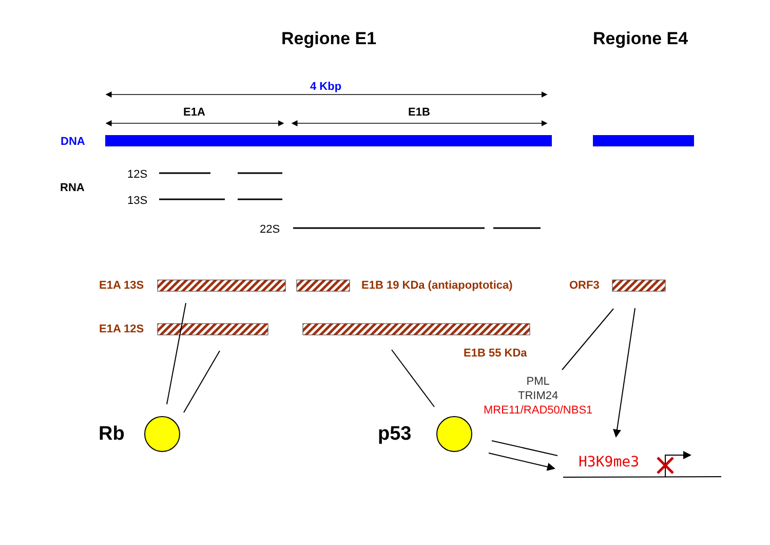Regione E1 Regione E4
4 Kbp
E1A E1B
DNA
12S
RNA
13S
22S
E1A 13S E1B 19 KDa (antiapoptotica) ORF3
E1A 12S
E1B 55 KDa
PML
TRIM24
MRE11/RAD50/NBS1
Rb p53
H3K9me3